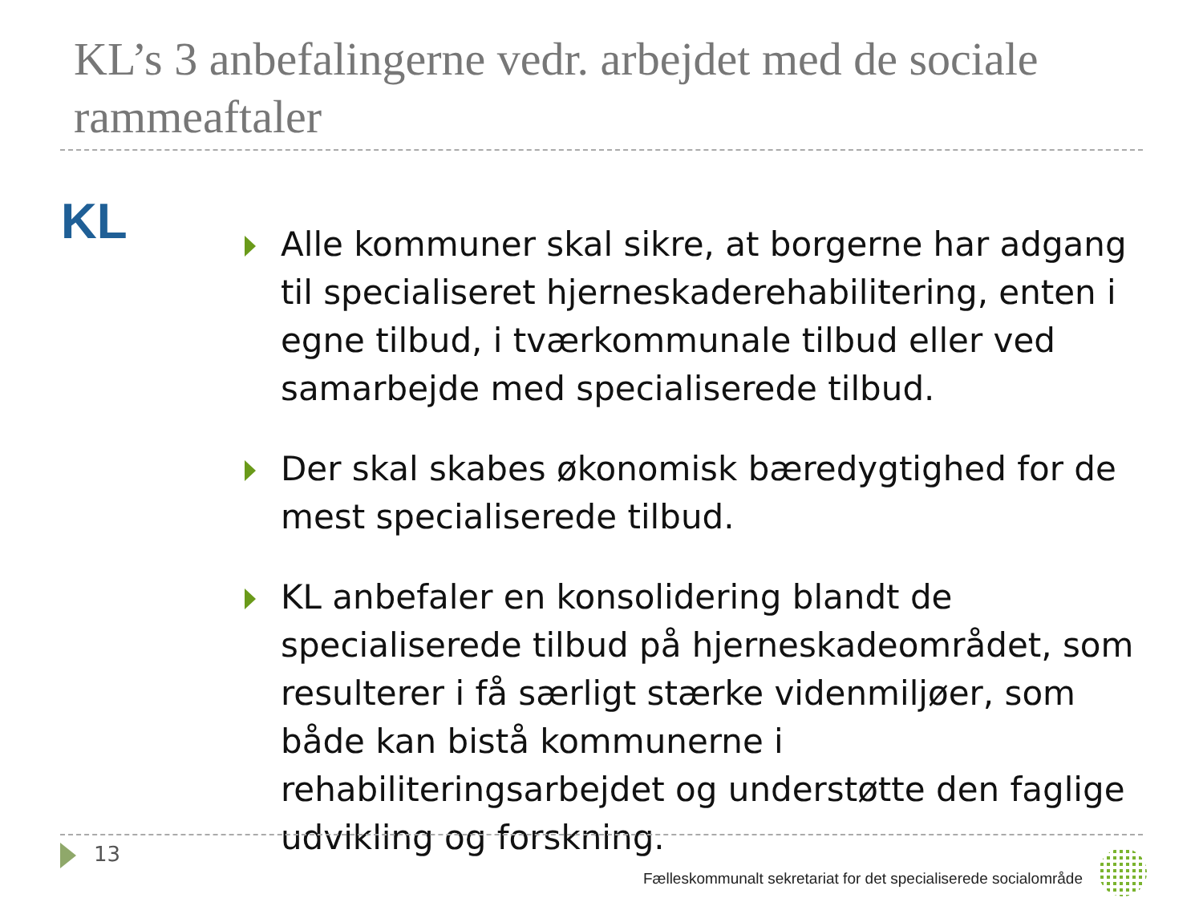KL’s 3 anbefalingerne vedr. arbejdet med de sociale rammeaftaler
KL
Alle kommuner skal sikre, at borgerne har adgang til specialiseret hjerneskaderehabilitering, enten i egne tilbud, i tværkommunale tilbud eller ved samarbejde med specialiserede tilbud.
Der skal skabes økonomisk bæredygtighed for de mest specialiserede tilbud.
KL anbefaler en konsolidering blandt de specialiserede tilbud på hjerneskadeområdet, som resulterer i få særligt stærke videnmiljøer, som både kan bistå kommunerne i rehabiliteringsarbejdet og understøtte den faglige udvikling og forskning.
13
Fælleskommunalt sekretariat for det specialiserede socialområde